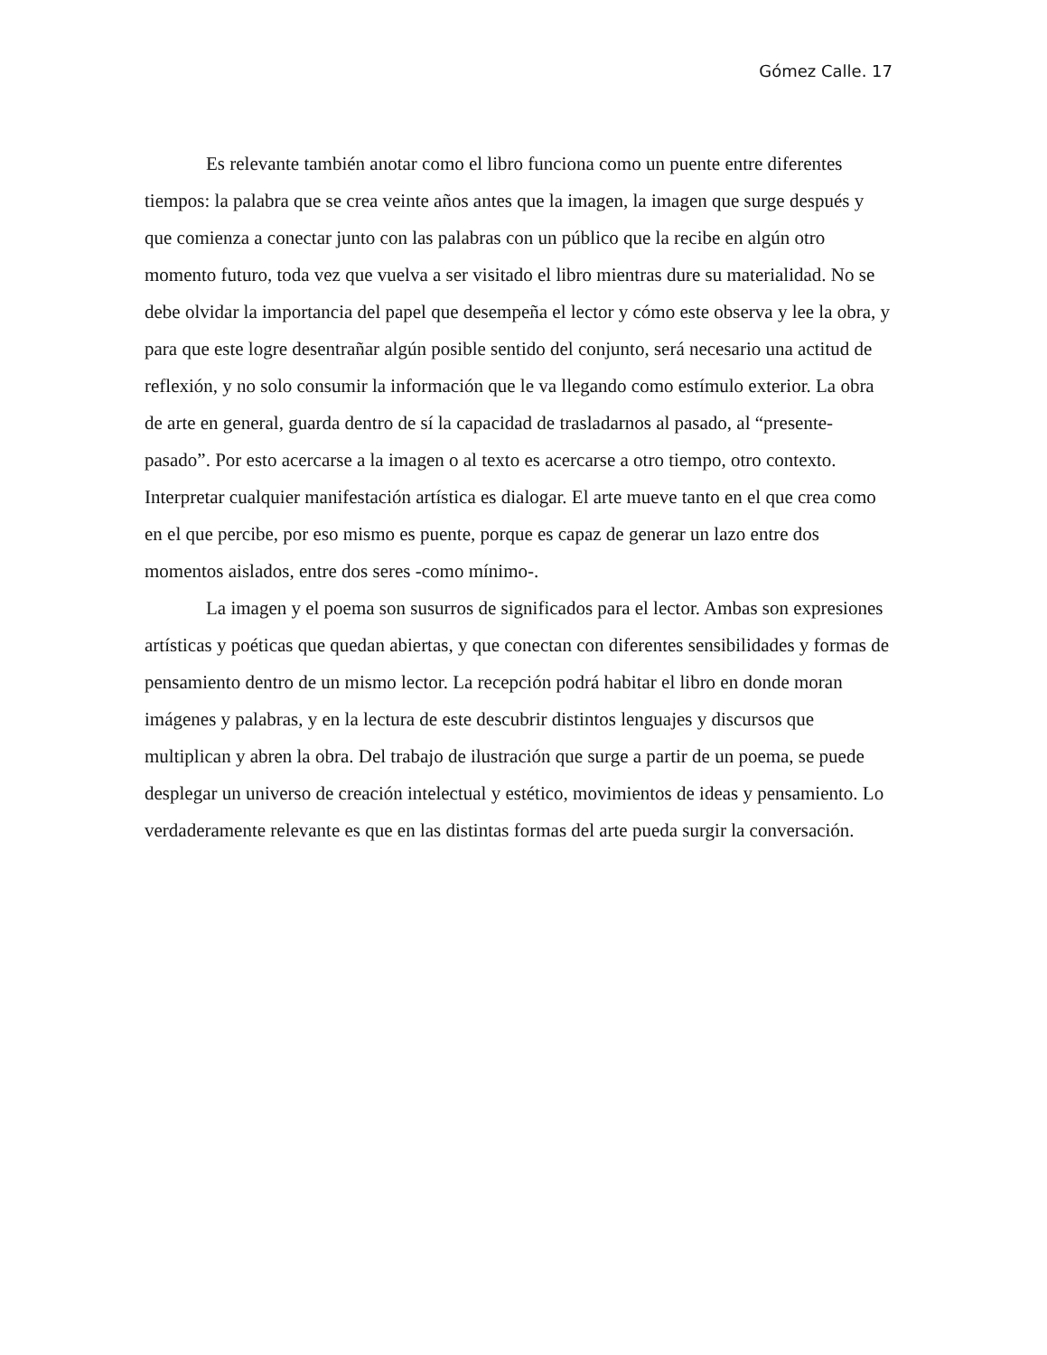Gómez Calle. 17
Es relevante también anotar como el libro funciona como un puente entre diferentes tiempos: la palabra que se crea veinte años antes que la imagen, la imagen que surge después y que comienza a conectar junto con las palabras con un público que la recibe en algún otro momento futuro, toda vez que vuelva a ser visitado el libro mientras dure su materialidad. No se debe olvidar la importancia del papel que desempeña el lector y cómo este observa y lee la obra, y para que este logre desentrañar algún posible sentido del conjunto, será necesario una actitud de reflexión, y no solo consumir la información que le va llegando como estímulo exterior. La obra de arte en general, guarda dentro de sí la capacidad de trasladarnos al pasado, al “presente-pasado”. Por esto acercarse a la imagen o al texto es acercarse a otro tiempo, otro contexto. Interpretar cualquier manifestación artística es dialogar. El arte mueve tanto en el que crea como en el que percibe, por eso mismo es puente, porque es capaz de generar un lazo entre dos momentos aislados, entre dos seres -como mínimo-.
La imagen y el poema son susurros de significados para el lector. Ambas son expresiones artísticas y poéticas que quedan abiertas, y que conectan con diferentes sensibilidades y formas de pensamiento dentro de un mismo lector. La recepción podrá habitar el libro en donde moran imágenes y palabras, y en la lectura de este descubrir distintos lenguajes y discursos que multiplican y abren la obra. Del trabajo de ilustración que surge a partir de un poema, se puede desplegar un universo de creación intelectual y estético, movimientos de ideas y pensamiento. Lo verdaderamente relevante es que en las distintas formas del arte pueda surgir la conversación.